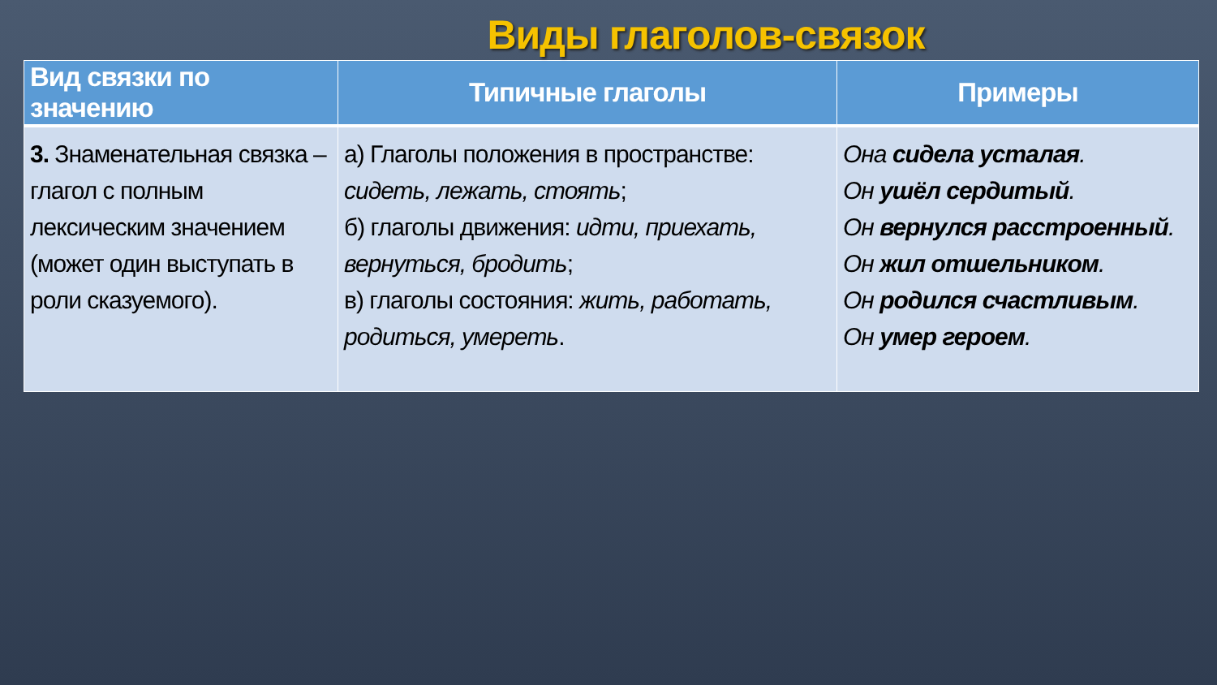Виды глаголов-связок
| Вид связки по значению | Типичные глаголы | Примеры |
| --- | --- | --- |
| 3. Знаменательная связка – глагол с полным лексическим значением (может один выступать в роли сказуемого). | а) Глаголы положения в пространстве: сидеть, лежать, стоять ; б) глаголы движения: идти, приехать, вернуться, бродить ; в) глаголы состояния: жить, работать, родиться, умереть . | Она сидела усталая . Он ушёл сердитый . Он вернулся расстроенный . Он жил отшельником . Он родился счастливым . Он умер героем . |